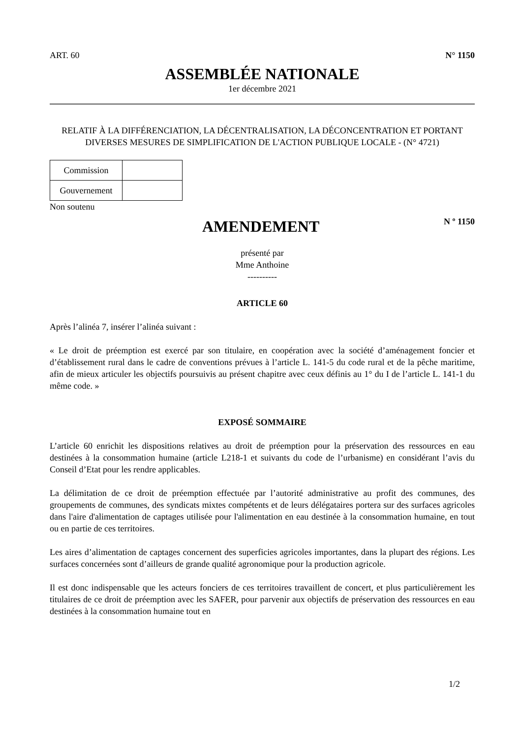ART. 60 N° 1150
ASSEMBLÉE NATIONALE
1er décembre 2021
RELATIF À LA DIFFÉRENCIATION, LA DÉCENTRALISATION, LA DÉCONCENTRATION ET PORTANT DIVERSES MESURES DE SIMPLIFICATION DE L'ACTION PUBLIQUE LOCALE - (N° 4721)
| Commission | |
| Gouvernement | |
Non soutenu
AMENDEMENT
N º 1150
présenté par
Mme Anthoine
----------
ARTICLE 60
Après l’alinéa 7, insérer l’alinéa suivant :
« Le droit de préemption est exercé par son titulaire, en coopération avec la société d’aménagement foncier et d’établissement rural dans le cadre de conventions prévues à l’article L. 141-5 du code rural et de la pêche maritime, afin de mieux articuler les objectifs poursuivis au présent chapitre avec ceux définis au 1° du I de l’article L. 141-1 du même code. »
EXPOSÉ SOMMAIRE
L’article 60 enrichit les dispositions relatives au droit de préemption pour la préservation des ressources en eau destinées à la consommation humaine (article L218-1 et suivants du code de l’urbanisme) en considérant l’avis du Conseil d’Etat pour les rendre applicables.
La délimitation de ce droit de préemption effectuée par l’autorité administrative au profit des communes, des groupements de communes, des syndicats mixtes compétents et de leurs délégataires portera sur des surfaces agricoles dans l'aire d'alimentation de captages utilisée pour l'alimentation en eau destinée à la consommation humaine, en tout ou en partie de ces territoires.
Les aires d’alimentation de captages concernent des superficies agricoles importantes, dans la plupart des régions. Les surfaces concernées sont d’ailleurs de grande qualité agronomique pour la production agricole.
Il est donc indispensable que les acteurs fonciers de ces territoires travaillent de concert, et plus particulièrement les titulaires de ce droit de préemption avec les SAFER, pour parvenir aux objectifs de préservation des ressources en eau destinées à la consommation humaine tout en
1/2